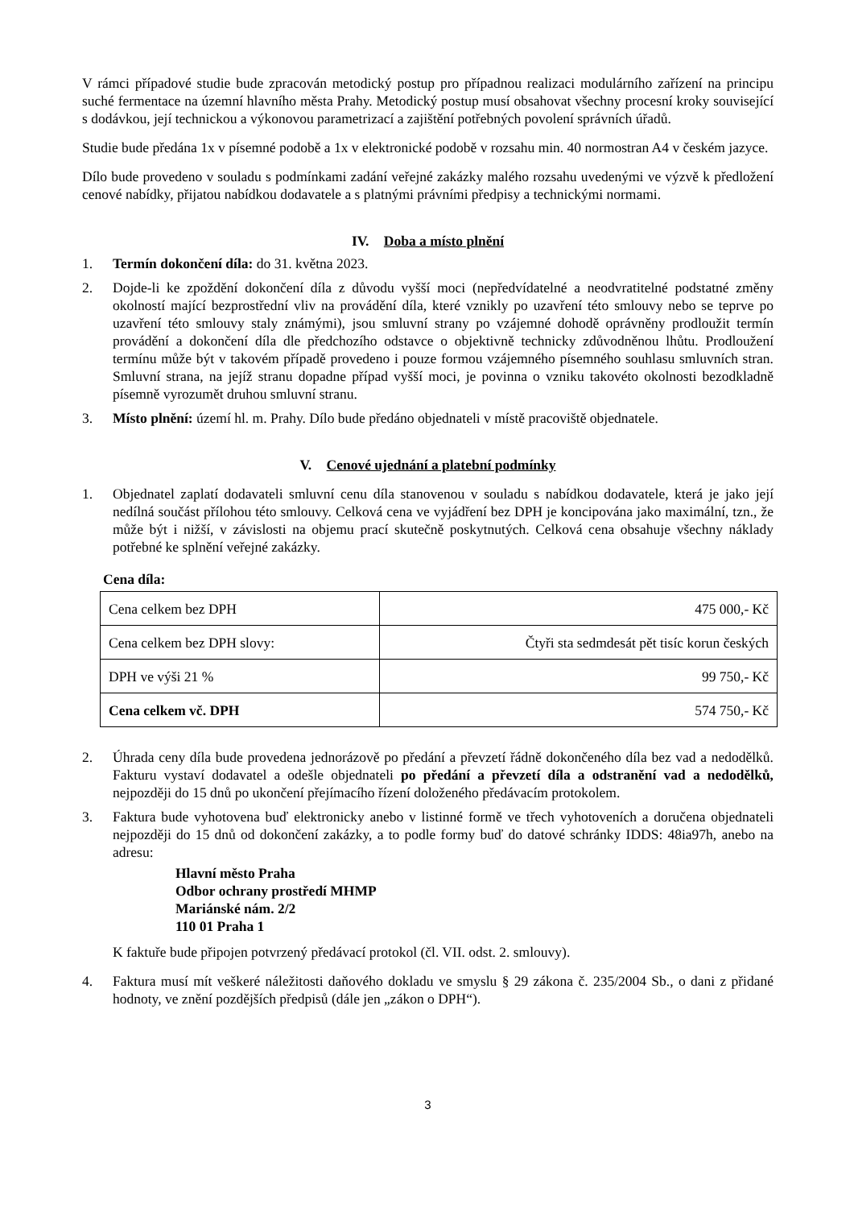V rámci případové studie bude zpracován metodický postup pro případnou realizaci modulárního zařízení na principu suché fermentace na územní hlavního města Prahy. Metodický postup musí obsahovat všechny procesní kroky související s dodávkou, její technickou a výkonovou parametrizací a zajištění potřebných povolení správních úřadů.
Studie bude předána 1x v písemné podobě a 1x v elektronické podobě v rozsahu min. 40 normostran A4 v českém jazyce.
Dílo bude provedeno v souladu s podmínkami zadání veřejné zakázky malého rozsahu uvedenými ve výzvě k předložení cenové nabídky, přijatou nabídkou dodavatele a s platnými právními předpisy a technickými normami.
IV. Doba a místo plnění
1. Termín dokončení díla: do 31. května 2023.
2. Dojde-li ke zpoždění dokončení díla z důvodu vyšší moci (nepředvídatelné a neodvratitelné podstatné změny okolností mající bezprostřední vliv na provádění díla, které vznikly po uzavření této smlouvy nebo se teprve po uzavření této smlouvy staly známými), jsou smluvní strany po vzájemné dohodě oprávněny prodloužit termín provádění a dokončení díla dle předchozího odstavce o objektivně technicky zdůvodněnou lhůtu. Prodloužení termínu může být v takovém případě provedeno i pouze formou vzájemného písemného souhlasu smluvních stran. Smluvní strana, na jejíž stranu dopadne případ vyšší moci, je povinna o vzniku takovéto okolnosti bezodkladně písemně vyrozumět druhou smluvní stranu.
3. Místo plnění: území hl. m. Prahy. Dílo bude předáno objednateli v místě pracoviště objednatele.
V. Cenové ujednání a platební podmínky
1. Objednatel zaplatí dodavateli smluvní cenu díla stanovenou v souladu s nabídkou dodavatele, která je jako její nedílná součást přílohou této smlouvy. Celková cena ve vyjádření bez DPH je koncipována jako maximální, tzn., že může být i nižší, v závislosti na objemu prací skutečně poskytnutých. Celková cena obsahuje všechny náklady potřebné ke splnění veřejné zakázky.
Cena díla:
| Cena celkem bez DPH | 475 000,- Kč |
| Cena celkem bez DPH slovy: | Čtyři sta sedmdesát pět tisíc korun českých |
| DPH ve výši 21 % | 99 750,- Kč |
| Cena celkem vč. DPH | 574 750,- Kč |
2. Úhrada ceny díla bude provedena jednorázově po předání a převzetí řádně dokončeného díla bez vad a nedodělků. Fakturu vystaví dodavatel a odešle objednateli po předání a převzetí díla a odstranění vad a nedodělků, nejpozději do 15 dnů po ukončení přejímacího řízení doloženého předávacím protokolem.
3. Faktura bude vyhotovena buď elektronicky anebo v listinné formě ve třech vyhotoveních a doručena objednateli nejpozději do 15 dnů od dokončení zakázky, a to podle formy buď do datové schránky IDDS: 48ia97h, anebo na adresu:
Hlavní město Praha
Odbor ochrany prostředí MHMP
Mariánské nám. 2/2
110 01 Praha 1
K faktuře bude připojen potvrzený předávací protokol (čl. VII. odst. 2. smlouvy).
4. Faktura musí mít veškeré náležitosti daňového dokladu ve smyslu § 29 zákona č. 235/2004 Sb., o dani z přidané hodnoty, ve znění pozdějších předpisů (dále jen „zákon o DPH“).
3